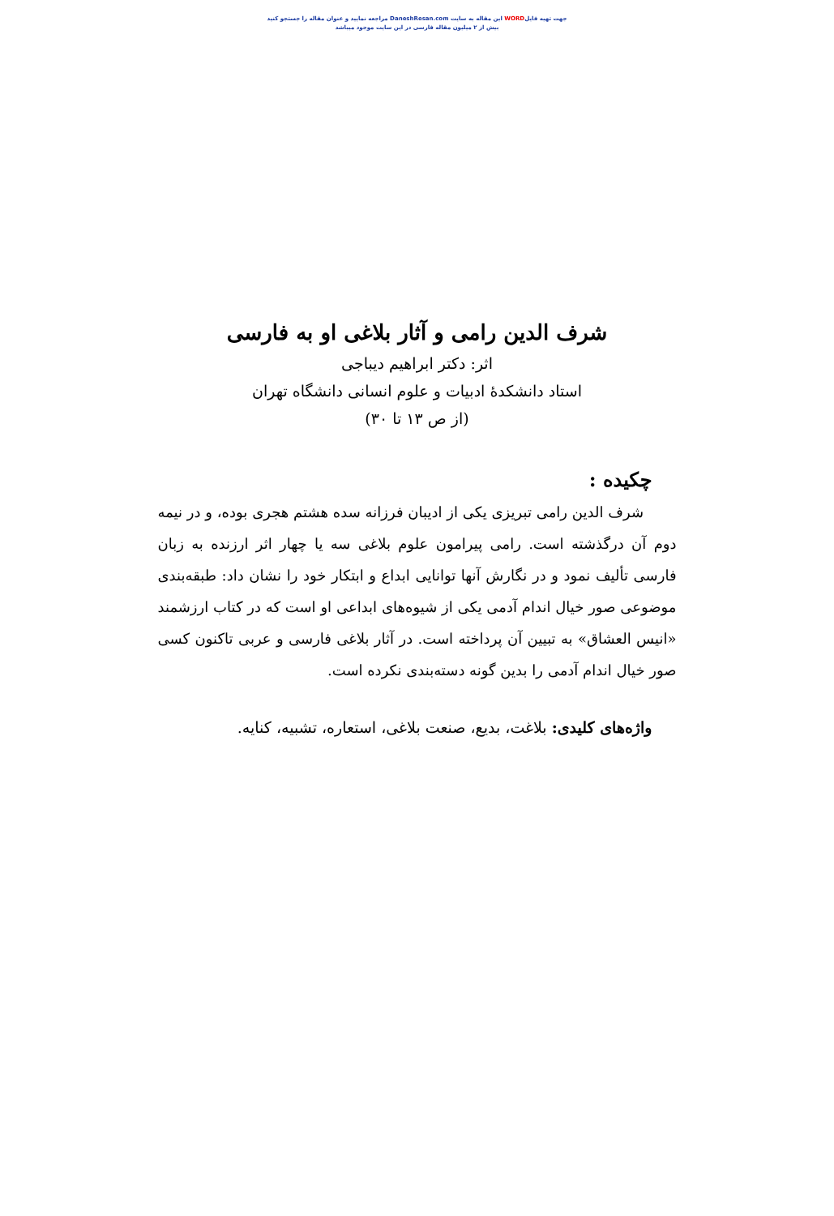جهت تهیه فایلWORD این مقاله به سایت DaneshResan.com مراجعه نمایید و عنوان مقاله را جستجو کنید
بیش از ۲ میلیون مقاله فارسی در این سایت موجود میباشد
شرف الدین رامی و آثار بلاغی او به فارسی
اثر: دکتر ابراهیم دیباجی
استاد دانشکدهٔ ادبیات و علوم انسانی دانشگاه تهران
(از ص ۱۳ تا ۳۰)
چکیده :
شرف الدین رامی تبریزی یکی از ادیبان فرزانه سده هشتم هجری بوده، و در نیمه دوم آن درگذشته است. رامی پیرامون علوم بلاغی سه یا چهار اثر ارزنده به زبان فارسی تألیف نمود و در نگارش آنها توانایی ابداع و ابتکار خود را نشان داد: طبقه‌بندی موضوعی صور خیال اندام آدمی یکی از شیوه‌های ابداعی او است که در کتاب ارزشمند «انیس العشاق» به تبیین آن پرداخته است. در آثار بلاغی فارسی و عربی تاکنون کسی صور خیال اندام آدمی را بدین گونه دسته‌بندی نکرده است.
واژه‌های کلیدی: بلاغت، بدیع، صنعت بلاغی، استعاره، تشبیه، کنایه.